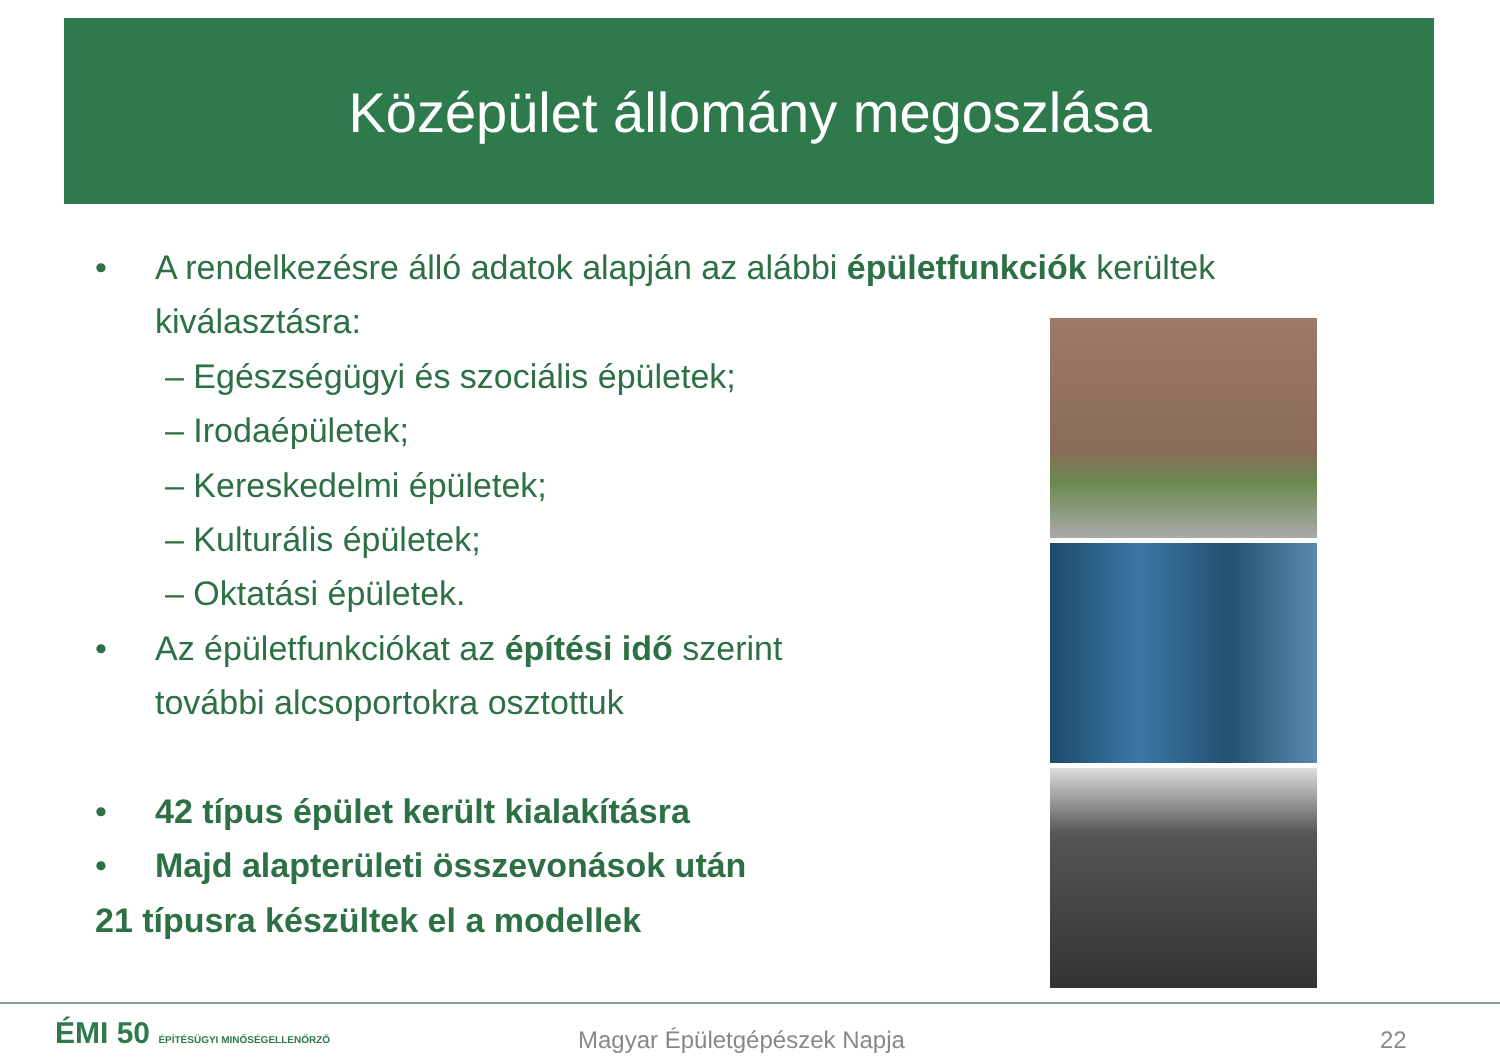Középület állomány megoszlása
• A rendelkezésre álló adatok alapján az alábbi épületfunkciók kerültek kiválasztásra:
– Egészségügyi és szociális épületek;
– Irodaépületek;
– Kereskedelmi épületek;
– Kulturális épületek;
– Oktatási épületek.
• Az épületfunkciókat az építési idő szerint további alcsoportokra osztottuk
• 42 típus épület került kialakításra
• Majd alapterületi összevonások után
21 típusra készültek el a modellek
ÉMI 50 ÉPÍTÉSÜGYI MINŐSÉGELLENŐRZŐ
Magyar Épületgépészek Napja 22